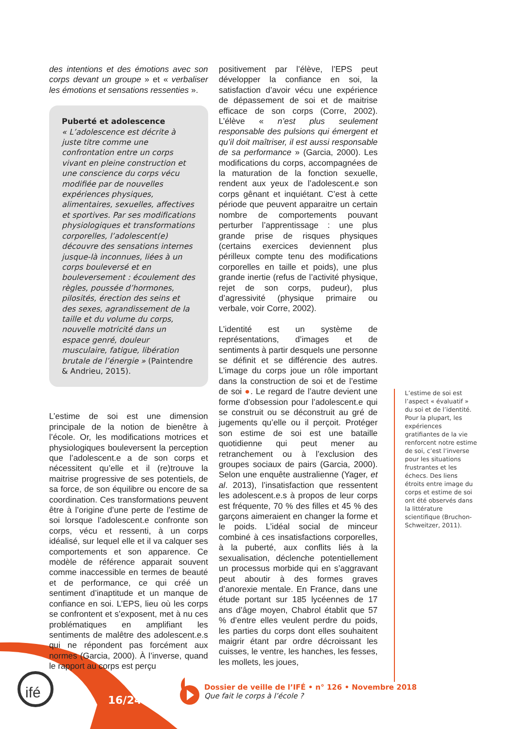ifé 16/24
des intentions et des émotions avec son corps devant un groupe » et « verbaliser les émotions et sensations ressenties ».
Puberté et adolescence
« L’adolescence est décrite à juste titre comme une confrontation entre un corps vivant en pleine construction et une conscience du corps vécu modifiée par de nouvelles expériences physiques, alimentaires, sexuelles, affectives et sportives. Par ses modifications physiologiques et transformations corporelles, l’adolescent(e) découvre des sensations internes jusque-là inconnues, liées à un corps bouleversé et en bouleversement : écoulement des règles, poussée d’hormones, pilosités, érection des seins et des sexes, agrandissement de la taille et du volume du corps, nouvelle motricité dans un espace genré, douleur musculaire, fatigue, libération brutale de l’énergie » (Paintendre & Andrieu, 2015).
L’estime de soi est une dimension principale de la notion de bienêtre à l’école. Or, les modifications motrices et physiologiques bouleversent la perception que l’adolescent.e a de son corps et nécessitent qu’elle et il (re)trouve la maitrise progressive de ses potentiels, de sa force, de son équilibre ou encore de sa coordination. Ces transformations peuvent être à l’origine d’une perte de l’estime de soi lorsque l’adolescent.e confronte son corps, vécu et ressenti, à un corps idéalisé, sur lequel elle et il va calquer ses comportements et son apparence. Ce modèle de référence apparait souvent comme inaccessible en termes de beauté et de performance, ce qui créé un sentiment d’inaptitude et un manque de confiance en soi. L’EPS, lieu où les corps se confrontent et s’exposent, met à nu ces problématiques en amplifiant les sentiments de malêtre des adolescent.e.s qui ne répondent pas forcément aux normes (Garcia, 2000). À l’inverse, quand le rapport au corps est perçu
positivement par l’élève, l’EPS peut développer la confiance en soi, la satisfaction d’avoir vécu une expérience de dépassement de soi et de maitrise efficace de son corps (Corre, 2002). L’élève « n’est plus seulement responsable des pulsions qui émergent et qu’il doit maîtriser, il est aussi responsable de sa performance » (Garcia, 2000). Les modifications du corps, accompagnées de la maturation de la fonction sexuelle, rendent aux yeux de l’adolescent.e son corps gênant et inquiétant. C’est à cette période que peuvent apparaitre un certain nombre de comportements pouvant perturber l’apprentissage : une plus grande prise de risques physiques (certains exercices deviennent plus périlleux compte tenu des modifications corporelles en taille et poids), une plus grande inertie (refus de l’activité physique, rejet de son corps, pudeur), plus d’agressivité (physique primaire ou verbale, voir Corre, 2002).
L’identité est un système de représentations, d’images et de sentiments à partir desquels une personne se définit et se différencie des autres. L’image du corps joue un rôle important dans la construction de soi et de l’estime de soi ●. Le regard de l’autre devient une forme d’obsession pour l’adolescent.e qui se construit ou se déconstruit au gré de jugements qu’elle ou il perçoit. Protéger son estime de soi est une bataille quotidienne qui peut mener au retranchement ou à l’exclusion des groupes sociaux de pairs (Garcia, 2000). Selon une enquête australienne (Yager, et al. 2013), l’insatisfaction que ressentent les adolescent.e.s à propos de leur corps est fréquente, 70 % des filles et 45 % des garçons aimeraient en changer la forme et le poids. L’idéal social de minceur combiné à ces insatisfactions corporelles, à la puberté, aux conflits liés à la sexualisation, déclenche potentiellement un processus morbide qui en s’aggravant peut aboutir à des formes graves d’anorexie mentale. En France, dans une étude portant sur 185 lycéennes de 17 ans d’âge moyen, Chabrol établit que 57 % d’entre elles veulent perdre du poids, les parties du corps dont elles souhaitent maigrir étant par ordre décroissant les cuisses, le ventre, les hanches, les fesses, les mollets, les joues,
L’estime de soi est l’aspect « évaluatif » du soi et de l’identité. Pour la plupart, les expériences gratifiantes de la vie renforcent notre estime de soi, c’est l’inverse pour les situations frustrantes et les échecs. Des liens étroits entre image du corps et estime de soi ont été observés dans la littérature scientifique (Bruchon-Schweitzer, 2011).
Dossier de veille de l’IFÉ • n° 126 • Novembre 2018
Que fait le corps à l’école ?